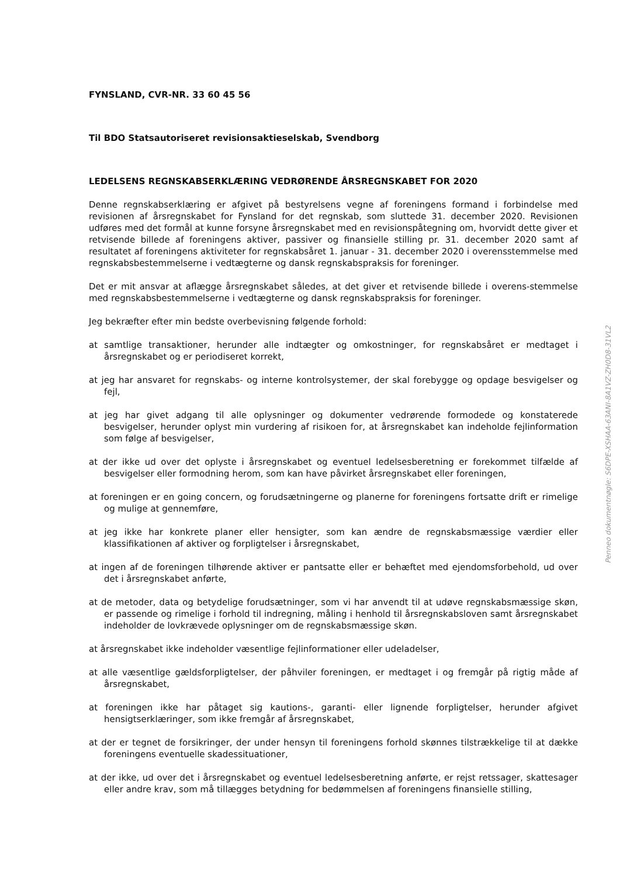FYNSLAND, CVR-NR. 33 60 45 56
Til BDO Statsautoriseret revisionsaktieselskab, Svendborg
LEDELSENS REGNSKABSERKLÆRING VEDRØRENDE ÅRSREGNSKABET FOR 2020
Denne regnskabserklæring er afgivet på bestyrelsens vegne af foreningens formand i forbindelse med revisionen af årsregnskabet for Fynsland for det regnskab, som sluttede 31. december 2020. Revisionen udføres med det formål at kunne forsyne årsregnskabet med en revisionspåtegning om, hvorvidt dette giver et retvisende billede af foreningens aktiver, passiver og finansielle stilling pr. 31. december 2020 samt af resultatet af foreningens aktiviteter for regnskabsåret 1. januar - 31. december 2020 i overensstemmelse med regnskabsbestemmelserne i vedtægterne og dansk regnskabspraksis for foreninger.
Det er mit ansvar at aflægge årsregnskabet således, at det giver et retvisende billede i overens-stemmelse med regnskabsbestemmelserne i vedtægterne og dansk regnskabspraksis for foreninger.
Jeg bekræfter efter min bedste overbevisning følgende forhold:
at samtlige transaktioner, herunder alle indtægter og omkostninger, for regnskabsåret er medtaget i årsregnskabet og er periodiseret korrekt,
at jeg har ansvaret for regnskabs- og interne kontrolsystemer, der skal forebygge og opdage besvigelser og fejl,
at jeg har givet adgang til alle oplysninger og dokumenter vedrørende formodede og konstaterede besvigelser, herunder oplyst min vurdering af risikoen for, at årsregnskabet kan indeholde fejlinformation som følge af besvigelser,
at der ikke ud over det oplyste i årsregnskabet og eventuel ledelsesberetning er forekommet tilfælde af besvigelser eller formodning herom, som kan have påvirket årsregnskabet eller foreningen,
at foreningen er en going concern, og forudsætningerne og planerne for foreningens fortsatte drift er rimelige og mulige at gennemføre,
at jeg ikke har konkrete planer eller hensigter, som kan ændre de regnskabsmæssige værdier eller klassifikationen af aktiver og forpligtelser i årsregnskabet,
at ingen af de foreningen tilhørende aktiver er pantsatte eller er behæftet med ejendomsforbehold, ud over det i årsregnskabet anførte,
at de metoder, data og betydelige forudsætninger, som vi har anvendt til at udøve regnskabsmæssige skøn, er passende og rimelige i forhold til indregning, måling i henhold til årsregnskabsloven samt årsregnskabet indeholder de lovkrævede oplysninger om de regnskabsmæssige skøn.
at årsregnskabet ikke indeholder væsentlige fejlinformationer eller udeladelser,
at alle væsentlige gældsforpligtelser, der påhviler foreningen, er medtaget i og fremgår på rigtig måde af årsregnskabet,
at foreningen ikke har påtaget sig kautions-, garanti- eller lignende forpligtelser, herunder afgivet hensigtserklæringer, som ikke fremgår af årsregnskabet,
at der er tegnet de forsikringer, der under hensyn til foreningens forhold skønnes tilstrækkelige til at dække foreningens eventuelle skadessituationer,
at der ikke, ud over det i årsregnskabet og eventuel ledelsesberetning anførte, er rejst retssager, skattesager eller andre krav, som må tillægges betydning for bedømmelsen af foreningens finansielle stilling,
Penneo dokumentnøgle: S6DPE-XSHAA-63ANI-8A1VZ-ZH0D8-31VL2